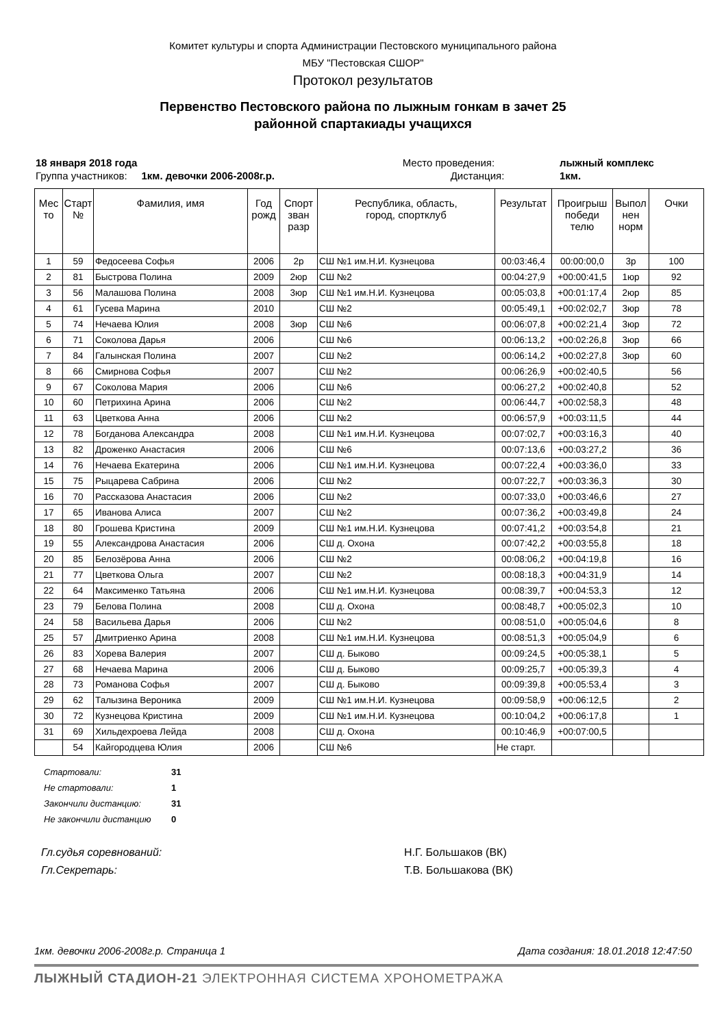Комитет культуры и спорта Администрации Пестовского муниципального района
МБУ "Пестовская СШОР"
Протокол результатов
Первенство Пестовского района по лыжным гонкам в зачет 25
районной спартакиады учащихся
| 18 января 2018 года | Место проведения: | лыжный комплекс |
| Группа участников: 1км. девочки 2006-2008г.р. | Дистанция: | 1км. |
| Мес то | Старт № | Фамилия, имя | Год рожд | Спорт зван разр | Республика, область, город, спортклуб | Результат | Проигрыш победи телю | Выпол нен норм | Очки |
| --- | --- | --- | --- | --- | --- | --- | --- | --- | --- |
| 1 | 59 | Федосеева Софья | 2006 | 2р | СШ №1 им.Н.И. Кузнецова | 00:03:46,4 | 00:00:00,0 | 3р | 100 |
| 2 | 81 | Быстрова Полина | 2009 | 2юр | СШ №2 | 00:04:27,9 | +00:00:41,5 | 1юр | 92 |
| 3 | 56 | Малашова Полина | 2008 | 3юр | СШ №1 им.Н.И. Кузнецова | 00:05:03,8 | +00:01:17,4 | 2юр | 85 |
| 4 | 61 | Гусева Марина | 2010 | | СШ №2 | 00:05:49,1 | +00:02:02,7 | 3юр | 78 |
| 5 | 74 | Нечаева Юлия | 2008 | 3юр | СШ №6 | 00:06:07,8 | +00:02:21,4 | 3юр | 72 |
| 6 | 71 | Соколова Дарья | 2006 | | СШ №6 | 00:06:13,2 | +00:02:26,8 | 3юр | 66 |
| 7 | 84 | Галынская Полина | 2007 | | СШ №2 | 00:06:14,2 | +00:02:27,8 | 3юр | 60 |
| 8 | 66 | Смирнова Софья | 2007 | | СШ №2 | 00:06:26,9 | +00:02:40,5 | | 56 |
| 9 | 67 | Соколова Мария | 2006 | | СШ №6 | 00:06:27,2 | +00:02:40,8 | | 52 |
| 10 | 60 | Петрихина Арина | 2006 | | СШ №2 | 00:06:44,7 | +00:02:58,3 | | 48 |
| 11 | 63 | Цветкова Анна | 2006 | | СШ №2 | 00:06:57,9 | +00:03:11,5 | | 44 |
| 12 | 78 | Богданова Александра | 2008 | | СШ №1 им.Н.И. Кузнецова | 00:07:02,7 | +00:03:16,3 | | 40 |
| 13 | 82 | Дроженко Анастасия | 2006 | | СШ №6 | 00:07:13,6 | +00:03:27,2 | | 36 |
| 14 | 76 | Нечаева Екатерина | 2006 | | СШ №1 им.Н.И. Кузнецова | 00:07:22,4 | +00:03:36,0 | | 33 |
| 15 | 75 | Рыцарева Сабрина | 2006 | | СШ №2 | 00:07:22,7 | +00:03:36,3 | | 30 |
| 16 | 70 | Рассказова Анастасия | 2006 | | СШ №2 | 00:07:33,0 | +00:03:46,6 | | 27 |
| 17 | 65 | Иванова Алиса | 2007 | | СШ №2 | 00:07:36,2 | +00:03:49,8 | | 24 |
| 18 | 80 | Грошева Кристина | 2009 | | СШ №1 им.Н.И. Кузнецова | 00:07:41,2 | +00:03:54,8 | | 21 |
| 19 | 55 | Александрова Анастасия | 2006 | | СШ д. Охона | 00:07:42,2 | +00:03:55,8 | | 18 |
| 20 | 85 | Белозёрова Анна | 2006 | | СШ №2 | 00:08:06,2 | +00:04:19,8 | | 16 |
| 21 | 77 | Цветкова Ольга | 2007 | | СШ №2 | 00:08:18,3 | +00:04:31,9 | | 14 |
| 22 | 64 | Максименко Татьяна | 2006 | | СШ №1 им.Н.И. Кузнецова | 00:08:39,7 | +00:04:53,3 | | 12 |
| 23 | 79 | Белова Полина | 2008 | | СШ д. Охона | 00:08:48,7 | +00:05:02,3 | | 10 |
| 24 | 58 | Васильева Дарья | 2006 | | СШ №2 | 00:08:51,0 | +00:05:04,6 | | 8 |
| 25 | 57 | Дмитриенко Арина | 2008 | | СШ №1 им.Н.И. Кузнецова | 00:08:51,3 | +00:05:04,9 | | 6 |
| 26 | 83 | Хорева Валерия | 2007 | | СШ д. Быково | 00:09:24,5 | +00:05:38,1 | | 5 |
| 27 | 68 | Нечаева Марина | 2006 | | СШ д. Быково | 00:09:25,7 | +00:05:39,3 | | 4 |
| 28 | 73 | Романова Софья | 2007 | | СШ д. Быково | 00:09:39,8 | +00:05:53,4 | | 3 |
| 29 | 62 | Талызина Вероника | 2009 | | СШ №1 им.Н.И. Кузнецова | 00:09:58,9 | +00:06:12,5 | | 2 |
| 30 | 72 | Кузнецова Кристина | 2009 | | СШ №1 им.Н.И. Кузнецова | 00:10:04,2 | +00:06:17,8 | | 1 |
| 31 | 69 | Хильдехроева Лейда | 2008 | | СШ д. Охона | 00:10:46,9 | +00:07:00,5 | | |
| | 54 | Кайгородцева Юлия | 2006 | | СШ №6 | Не старт. | | | |
Стартовали: 31
Не стартовали: 1
Закончили дистанцию: 31
Не закончили дистанцию 0
Гл.судья соревнований: Н.Г. Большаков (ВК)
Гл.Секретарь: Т.В. Большакова (ВК)
1км. девочки 2006-2008г.р. Страница 1
Дата создания: 18.01.2018 12:47:50
ЛЫЖНЫЙ СТАДИОН-21 ЭЛЕКТРОННАЯ СИСТЕМА ХРОНОМЕТРАЖА